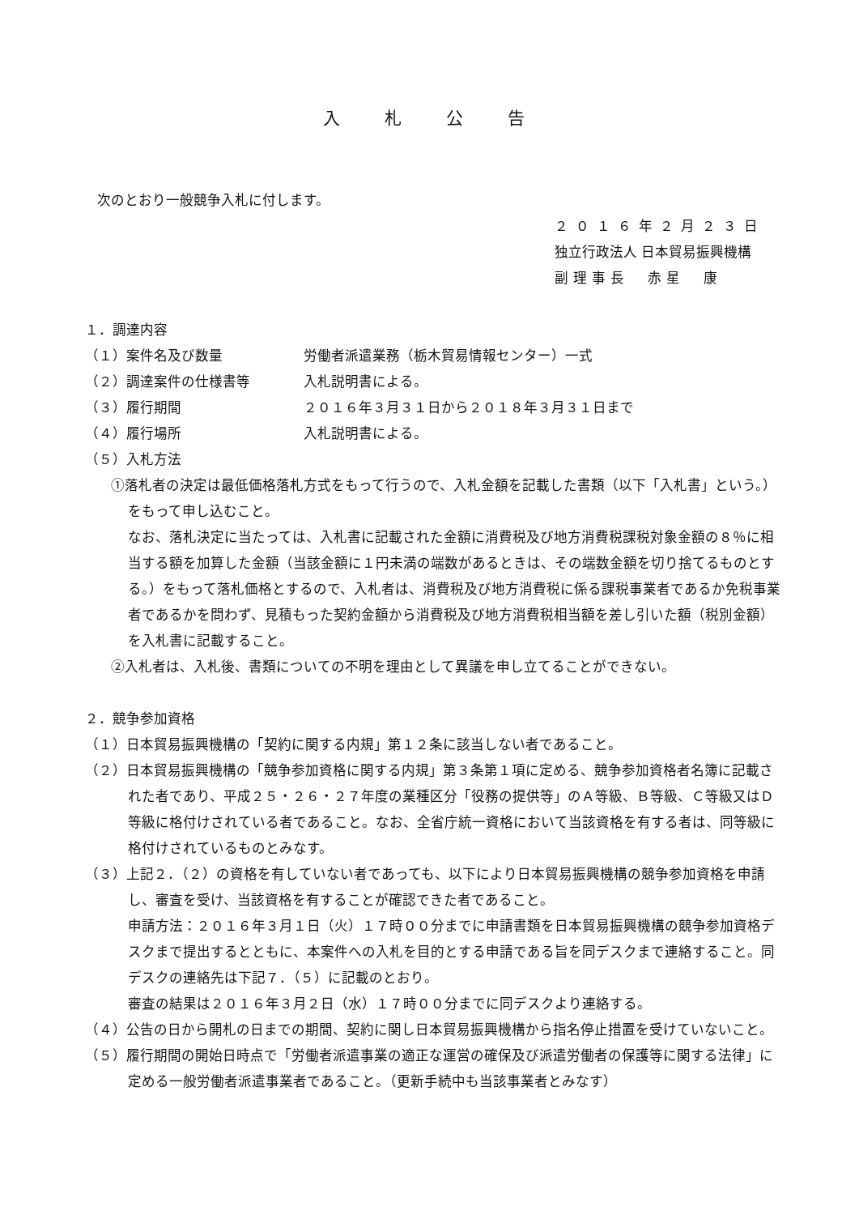入 札 公 告
次のとおり一般競争入札に付します。
２０１６年２月２３日
独立行政法人 日本貿易振興機構
副理事長　赤星　康
１．調達内容
（１）案件名及び数量 労働者派遣業務（栃木貿易情報センター）一式
（２）調達案件の仕様書等 入札説明書による。
（３）履行期間 ２０１６年３月３１日から２０１８年３月３１日まで
（４）履行場所 入札説明書による。
（５）入札方法
①落札者の決定は最低価格落札方式をもって行うので、入札金額を記載した書類（以下「入札書」という。）をもって申し込むこと。
なお、落札決定に当たっては、入札書に記載された金額に消費税及び地方消費税課税対象金額の８％に相当する額を加算した金額（当該金額に１円未満の端数があるときは、その端数金額を切り捨てるものとする。）をもって落札価格とするので、入札者は、消費税及び地方消費税に係る課税事業者であるか免税事業者であるかを問わず、見積もった契約金額から消費税及び地方消費税相当額を差し引いた額（税別金額）を入札書に記載すること。
②入札者は、入札後、書類についての不明を理由として異議を申し立てることができない。
２．競争参加資格
（１）日本貿易振興機構の「契約に関する内規」第１２条に該当しない者であること。
（２）日本貿易振興機構の「競争参加資格に関する内規」第３条第１項に定める、競争参加資格者名簿に記載された者であり、平成２５・２６・２７年度の業種区分「役務の提供等」のＡ等級、Ｂ等級、Ｃ等級又はＤ等級に格付けされている者であること。なお、全省庁統一資格において当該資格を有する者は、同等級に格付けされているものとみなす。
（３）上記２．（２）の資格を有していない者であっても、以下により日本貿易振興機構の競争参加資格を申請し、審査を受け、当該資格を有することが確認できた者であること。
申請方法：２０１６年３月１日（火）１７時００分までに申請書類を日本貿易振興機構の競争参加資格デスクまで提出するとともに、本案件への入札を目的とする申請である旨を同デスクまで連絡すること。同デスクの連絡先は下記７．（５）に記載のとおり。
審査の結果は２０１６年３月２日（水）１７時００分までに同デスクより連絡する。
（４）公告の日から開札の日までの期間、契約に関し日本貿易振興機構から指名停止措置を受けていないこと。
（５）履行期間の開始日時点で「労働者派遣事業の適正な運営の確保及び派遣労働者の保護等に関する法律」に定める一般労働者派遣事業者であること。（更新手続中も当該事業者とみなす）